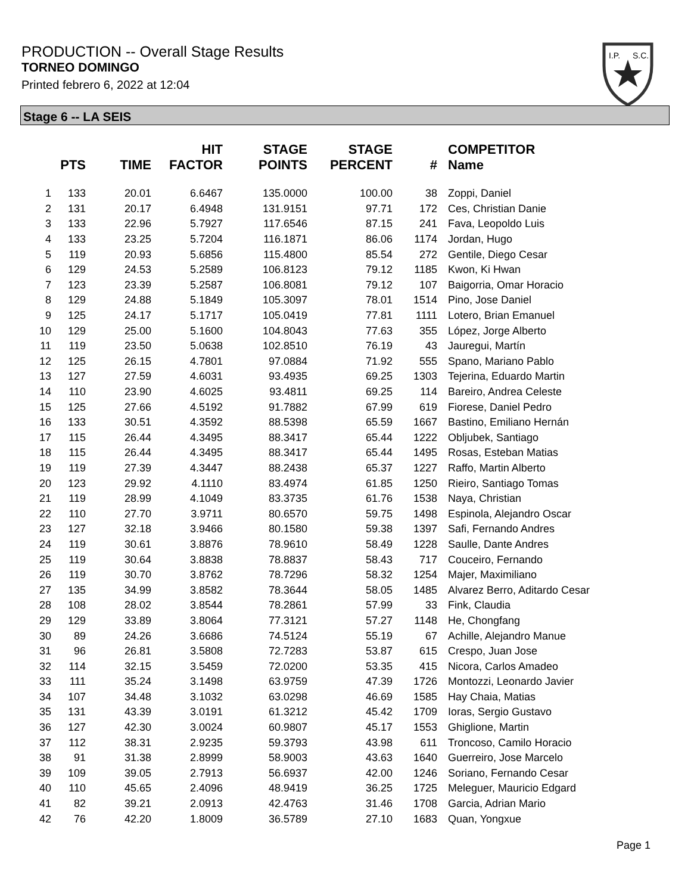PRODUCTION -- Overall Stage Results
TORNEO DOMINGO
Printed febrero 6, 2022 at 12:04
I.P.
S.C.
Stage 6 -- LA SEIS
| | PTS | TIME | HIT FACTOR | STAGE POINTS | STAGE PERCENT | # | COMPETITOR Name |
| --- | --- | --- | --- | --- | --- | --- | --- |
| 1 | 133 | 20.01 | 6.6467 | 135.0000 | 100.00 | 38 | Zoppi, Daniel |
| 2 | 131 | 20.17 | 6.4948 | 131.9151 | 97.71 | 172 | Ces, Christian Danie |
| 3 | 133 | 22.96 | 5.7927 | 117.6546 | 87.15 | 241 | Fava, Leopoldo Luis |
| 4 | 133 | 23.25 | 5.7204 | 116.1871 | 86.06 | 1174 | Jordan, Hugo |
| 5 | 119 | 20.93 | 5.6856 | 115.4800 | 85.54 | 272 | Gentile, Diego Cesar |
| 6 | 129 | 24.53 | 5.2589 | 106.8123 | 79.12 | 1185 | Kwon, Ki Hwan |
| 7 | 123 | 23.39 | 5.2587 | 106.8081 | 79.12 | 107 | Baigorria, Omar Horacio |
| 8 | 129 | 24.88 | 5.1849 | 105.3097 | 78.01 | 1514 | Pino, Jose Daniel |
| 9 | 125 | 24.17 | 5.1717 | 105.0419 | 77.81 | 1111 | Lotero, Brian Emanuel |
| 10 | 129 | 25.00 | 5.1600 | 104.8043 | 77.63 | 355 | López, Jorge Alberto |
| 11 | 119 | 23.50 | 5.0638 | 102.8510 | 76.19 | 43 | Jauregui, Martín |
| 12 | 125 | 26.15 | 4.7801 | 97.0884 | 71.92 | 555 | Spano, Mariano Pablo |
| 13 | 127 | 27.59 | 4.6031 | 93.4935 | 69.25 | 1303 | Tejerina, Eduardo Martin |
| 14 | 110 | 23.90 | 4.6025 | 93.4811 | 69.25 | 114 | Bareiro, Andrea Celeste |
| 15 | 125 | 27.66 | 4.5192 | 91.7882 | 67.99 | 619 | Fiorese, Daniel Pedro |
| 16 | 133 | 30.51 | 4.3592 | 88.5398 | 65.59 | 1667 | Bastino, Emiliano Hernán |
| 17 | 115 | 26.44 | 4.3495 | 88.3417 | 65.44 | 1222 | Obljubek, Santiago |
| 18 | 115 | 26.44 | 4.3495 | 88.3417 | 65.44 | 1495 | Rosas, Esteban Matias |
| 19 | 119 | 27.39 | 4.3447 | 88.2438 | 65.37 | 1227 | Raffo, Martin Alberto |
| 20 | 123 | 29.92 | 4.1110 | 83.4974 | 61.85 | 1250 | Rieiro, Santiago Tomas |
| 21 | 119 | 28.99 | 4.1049 | 83.3735 | 61.76 | 1538 | Naya, Christian |
| 22 | 110 | 27.70 | 3.9711 | 80.6570 | 59.75 | 1498 | Espinola, Alejandro Oscar |
| 23 | 127 | 32.18 | 3.9466 | 80.1580 | 59.38 | 1397 | Safi, Fernando Andres |
| 24 | 119 | 30.61 | 3.8876 | 78.9610 | 58.49 | 1228 | Saulle, Dante Andres |
| 25 | 119 | 30.64 | 3.8838 | 78.8837 | 58.43 | 717 | Couceiro, Fernando |
| 26 | 119 | 30.70 | 3.8762 | 78.7296 | 58.32 | 1254 | Majer, Maximiliano |
| 27 | 135 | 34.99 | 3.8582 | 78.3644 | 58.05 | 1485 | Alvarez Berro, Aditardo Cesar |
| 28 | 108 | 28.02 | 3.8544 | 78.2861 | 57.99 | 33 | Fink, Claudia |
| 29 | 129 | 33.89 | 3.8064 | 77.3121 | 57.27 | 1148 | He, Chongfang |
| 30 | 89 | 24.26 | 3.6686 | 74.5124 | 55.19 | 67 | Achille, Alejandro Manue |
| 31 | 96 | 26.81 | 3.5808 | 72.7283 | 53.87 | 615 | Crespo, Juan Jose |
| 32 | 114 | 32.15 | 3.5459 | 72.0200 | 53.35 | 415 | Nicora, Carlos Amadeo |
| 33 | 111 | 35.24 | 3.1498 | 63.9759 | 47.39 | 1726 | Montozzi, Leonardo Javier |
| 34 | 107 | 34.48 | 3.1032 | 63.0298 | 46.69 | 1585 | Hay Chaia, Matias |
| 35 | 131 | 43.39 | 3.0191 | 61.3212 | 45.42 | 1709 | Ioras, Sergio Gustavo |
| 36 | 127 | 42.30 | 3.0024 | 60.9807 | 45.17 | 1553 | Ghiglione, Martin |
| 37 | 112 | 38.31 | 2.9235 | 59.3793 | 43.98 | 611 | Troncoso, Camilo Horacio |
| 38 | 91 | 31.38 | 2.8999 | 58.9003 | 43.63 | 1640 | Guerreiro, Jose Marcelo |
| 39 | 109 | 39.05 | 2.7913 | 56.6937 | 42.00 | 1246 | Soriano, Fernando Cesar |
| 40 | 110 | 45.65 | 2.4096 | 48.9419 | 36.25 | 1725 | Meleguer, Mauricio Edgard |
| 41 | 82 | 39.21 | 2.0913 | 42.4763 | 31.46 | 1708 | Garcia, Adrian Mario |
| 42 | 76 | 42.20 | 1.8009 | 36.5789 | 27.10 | 1683 | Quan, Yongxue |
Page 1